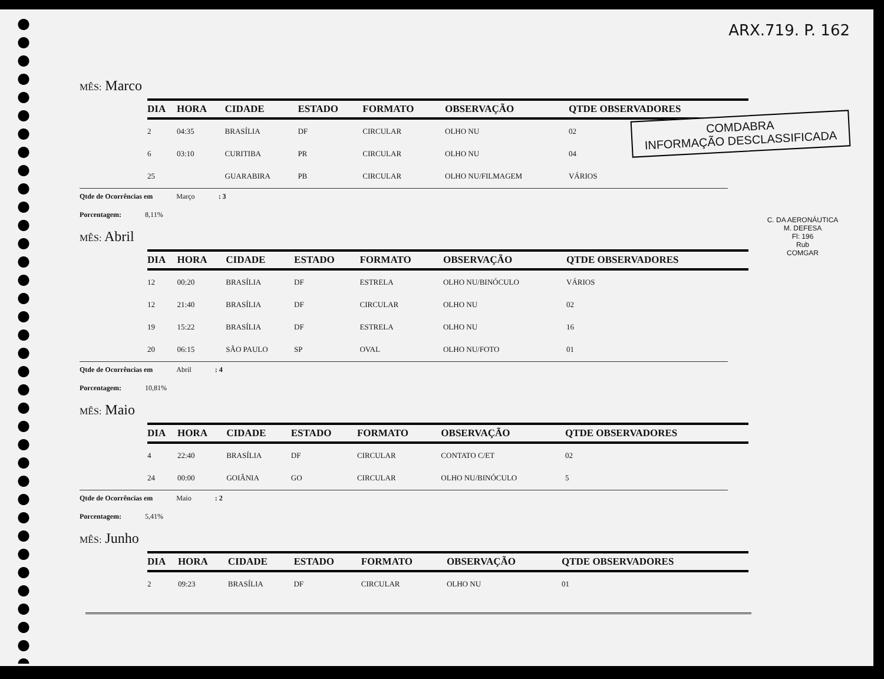ARX.719. P. 162
COMDABRA
INFORMAÇÃO DESCLASSIFICADA
C. DA AERONÁUTICA
M. DEFESA
Fl: 196
Rub
COMGAR
MÊS: Marco
| DIA | HORA | CIDADE | ESTADO | FORMATO | OBSERVAÇÃO | QTDE OBSERVADORES |
| --- | --- | --- | --- | --- | --- | --- |
| 2 | 04:35 | BRASÍLIA | DF | CIRCULAR | OLHO NU | 02 |
| 6 | 03:10 | CURITIBA | PR | CIRCULAR | OLHO NU | 04 |
| 25 | | GUARABIRA | PB | CIRCULAR | OLHO NU/FILMAGEM | VÁRIOS |
Qtde de Ocorrências em Março : 3
Porcentagem: 8,11%
MÊS: Abril
| DIA | HORA | CIDADE | ESTADO | FORMATO | OBSERVAÇÃO | QTDE OBSERVADORES |
| --- | --- | --- | --- | --- | --- | --- |
| 12 | 00:20 | BRASÍLIA | DF | ESTRELA | OLHO NU/BINÓCULO | VÁRIOS |
| 12 | 21:40 | BRASÍLIA | DF | CIRCULAR | OLHO NU | 02 |
| 19 | 15:22 | BRASÍLIA | DF | ESTRELA | OLHO NU | 16 |
| 20 | 06:15 | SÃO PAULO | SP | OVAL | OLHO NU/FOTO | 01 |
Qtde de Ocorrências em Abril : 4
Porcentagem: 10,81%
MÊS: Maio
| DIA | HORA | CIDADE | ESTADO | FORMATO | OBSERVAÇÃO | QTDE OBSERVADORES |
| --- | --- | --- | --- | --- | --- | --- |
| 4 | 22:40 | BRASÍLIA | DF | CIRCULAR | CONTATO C/ET | 02 |
| 24 | 00:00 | GOIÂNIA | GO | CIRCULAR | OLHO NU/BINÓCULO | 5 |
Qtde de Ocorrências em Maio : 2
Porcentagem: 5,41%
MÊS: Junho
| DIA | HORA | CIDADE | ESTADO | FORMATO | OBSERVAÇÃO | QTDE OBSERVADORES |
| --- | --- | --- | --- | --- | --- | --- |
| 2 | 09:23 | BRASÍLIA | DF | CIRCULAR | OLHO NU | 01 |